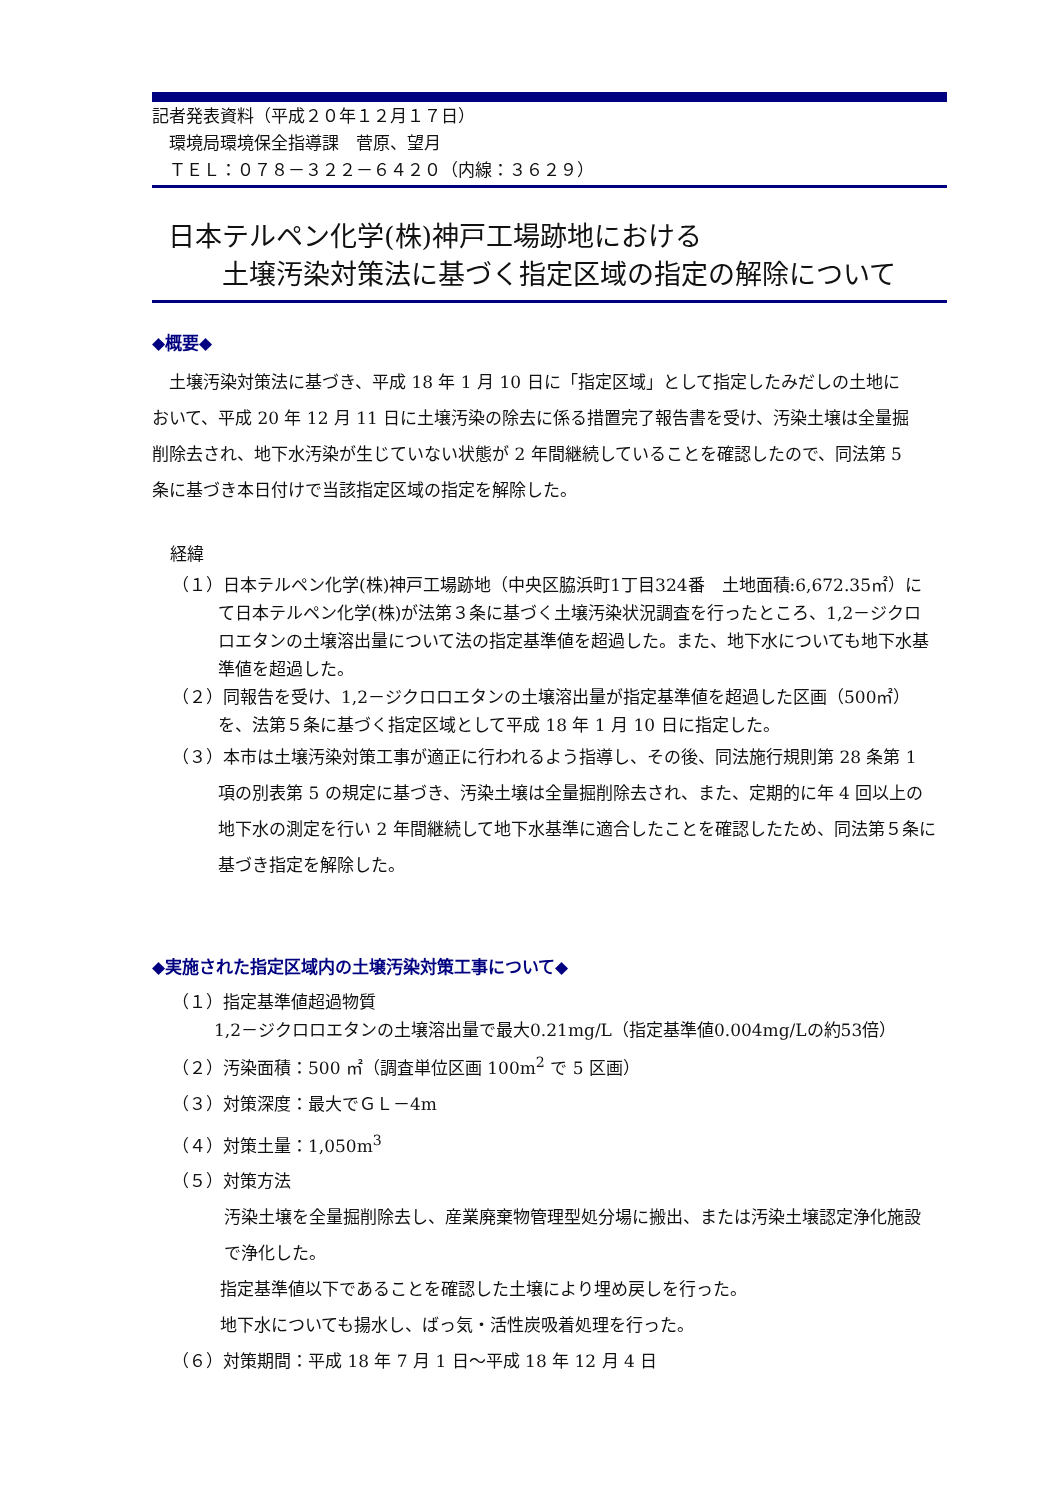記者発表資料（平成２０年１２月１７日）
　環境局環境保全指導課　菅原、望月
　ＴＥＬ：０７８－３２２－６４２０（内線：３６２９）
日本テルペン化学(株)神戸工場跡地における
　　土壌汚染対策法に基づく指定区域の指定の解除について
◆概要◆
　土壌汚染対策法に基づき、平成 18 年 1 月 10 日に「指定区域」として指定したみだしの土地において、平成 20 年 12 月 11 日に土壌汚染の除去に係る措置完了報告書を受け、汚染土壌は全量掘削除去され、地下水汚染が生じていない状態が 2 年間継続していることを確認したので、同法第 5 条に基づき本日付けで当該指定区域の指定を解除した。
経緯
（１）日本テルペン化学(株)神戸工場跡地（中央区脇浜町1丁目324番　土地面積:6,672.35㎡）にて日本テルペン化学(株)が法第３条に基づく土壌汚染状況調査を行ったところ、1,2－ジクロロエタンの土壌溶出量について法の指定基準値を超過した。また、地下水についても地下水基準値を超過した。
（２）同報告を受け、1,2－ジクロロエタンの土壌溶出量が指定基準値を超過した区画（500㎡）を、法第５条に基づく指定区域として平成 18 年 1 月 10 日に指定した。
（３）本市は土壌汚染対策工事が適正に行われるよう指導し、その後、同法施行規則第 28 条第 1 項の別表第 5 の規定に基づき、汚染土壌は全量掘削除去され、また、定期的に年 4 回以上の地下水の測定を行い 2 年間継続して地下水基準に適合したことを確認したため、同法第５条に基づき指定を解除した。
◆実施された指定区域内の土壌汚染対策工事について◆
（１）指定基準値超過物質
1,2－ジクロロエタンの土壌溶出量で最大0.21mg/L（指定基準値0.004mg/Lの約53倍）
（２）汚染面積：500 ㎡（調査単位区画 100m<sup>2</sup> で 5 区画）
（３）対策深度：最大でＧＬ－4m
（４）対策土量：1,050m<sup>3</sup>
（５）対策方法
汚染土壌を全量掘削除去し、産業廃棄物管理型処分場に搬出、または汚染土壌認定浄化施設で浄化した。
指定基準値以下であることを確認した土壌により埋め戻しを行った。
地下水についても揚水し、ばっ気・活性炭吸着処理を行った。
（６）対策期間：平成 18 年 7 月 1 日～平成 18 年 12 月 4 日